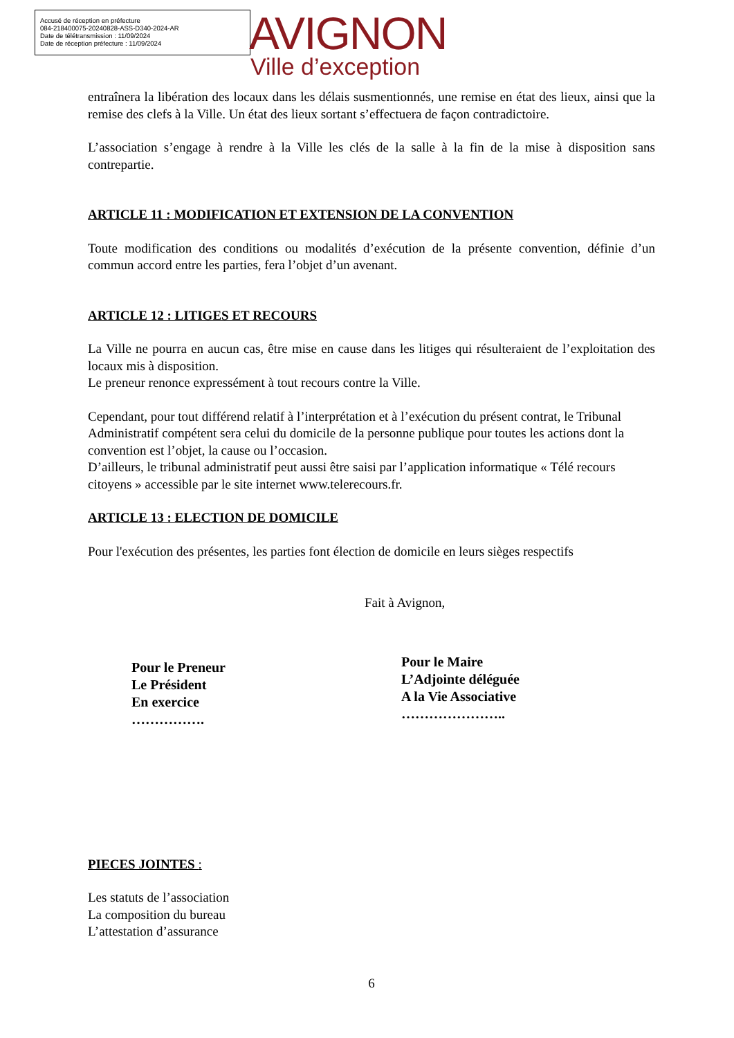Accusé de réception en préfecture
084-218400075-20240828-ASS-D340-2024-AR
Date de télétransmission : 11/09/2024
Date de réception préfecture : 11/09/2024
AVIGNON
Ville d’exception
entraînera la libération des locaux dans les délais susmentionnés, une remise en état des lieux, ainsi que la remise des clefs à la Ville. Un état des lieux sortant s’effectuera de façon contradictoire.
L’association s’engage à rendre à la Ville les clés de la salle à la fin de la mise à disposition sans contrepartie.
ARTICLE 11 : MODIFICATION ET EXTENSION DE LA CONVENTION
Toute modification des conditions ou modalités d’exécution de la présente convention, définie d’un commun accord entre les parties, fera l’objet d’un avenant.
ARTICLE 12 : LITIGES ET RECOURS
La Ville ne pourra en aucun cas, être mise en cause dans les litiges qui résulteraient de l’exploitation des locaux mis à disposition.
Le preneur renonce expressément à tout recours contre la Ville.
Cependant, pour tout différend relatif à l’interprétation et à l’exécution du présent contrat, le Tribunal Administratif compétent sera celui du domicile de la personne publique pour toutes les actions dont la convention est l’objet, la cause ou l’occasion.
D’ailleurs, le tribunal administratif peut aussi être saisi par l’application informatique « Télé recours citoyens » accessible par le site internet www.telerecours.fr.
ARTICLE 13 : ELECTION DE DOMICILE
Pour l'exécution des présentes, les parties font élection de domicile en leurs sièges respectifs
Fait à Avignon,
Pour le Preneur
Le Président
En exercice
…………….
Pour le Maire
L’Adjointe déléguée
A la Vie Associative
…………………..
PIECES JOINTES :
Les statuts de l’association
La composition du bureau
L’attestation d’assurance
6